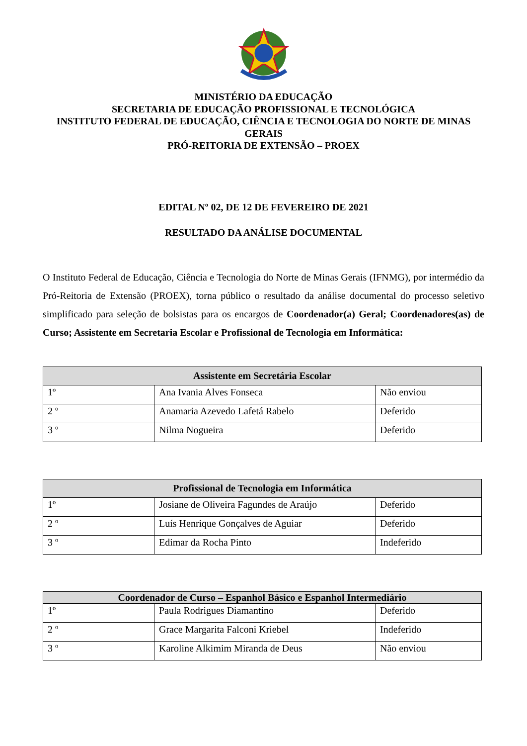MINISTÉRIO DA EDUCAÇÃO
SECRETARIA DE EDUCAÇÃO PROFISSIONAL E TECNOLÓGICA
INSTITUTO FEDERAL DE EDUCAÇÃO, CIÊNCIA E TECNOLOGIA DO NORTE DE MINAS GERAIS
PRÓ-REITORIA DE EXTENSÃO – PROEX
EDITAL Nº 02, DE 12 DE FEVEREIRO DE 2021
RESULTADO DA ANÁLISE DOCUMENTAL
O Instituto Federal de Educação, Ciência e Tecnologia do Norte de Minas Gerais (IFNMG), por intermédio da Pró-Reitoria de Extensão (PROEX), torna público o resultado da análise documental do processo seletivo simplificado para seleção de bolsistas para os encargos de Coordenador(a) Geral; Coordenadores(as) de Curso; Assistente em Secretaria Escolar e Profissional de Tecnologia em Informática:
| Assistente em Secretária Escolar | | |
| --- | --- | --- |
| 1º | Ana Ivania Alves Fonseca | Não enviou |
| 2 º | Anamaria Azevedo Lafetá Rabelo | Deferido |
| 3 º | Nilma Nogueira | Deferido |
| Profissional de Tecnologia em Informática | | |
| --- | --- | --- |
| 1º | Josiane de Oliveira Fagundes de Araújo | Deferido |
| 2 º | Luís Henrique Gonçalves de Aguiar | Deferido |
| 3 º | Edimar da Rocha Pinto | Indeferido |
| Coordenador de Curso – Espanhol Básico e Espanhol Intermediário | | |
| --- | --- | --- |
| 1º | Paula Rodrigues Diamantino | Deferido |
| 2 º | Grace Margarita Falconi Kriebel | Indeferido |
| 3 º | Karoline Alkimim Miranda de Deus | Não enviou |